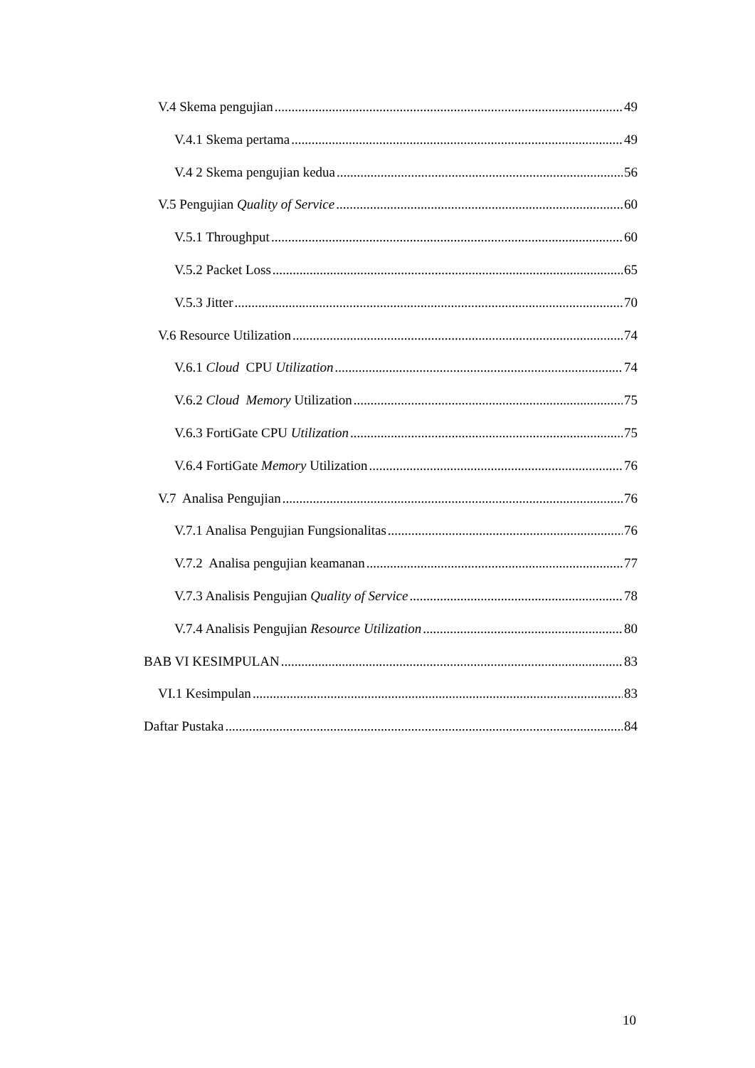V.4 Skema pengujian 49
V.4.1 Skema pertama 49
V.4 2 Skema pengujian kedua 56
V.5 Pengujian Quality of Service 60
V.5.1 Throughput 60
V.5.2 Packet Loss 65
V.5.3 Jitter 70
V.6 Resource Utilization 74
V.6.1 Cloud CPU Utilization 74
V.6.2 Cloud Memory Utilization 75
V.6.3 FortiGate CPU Utilization 75
V.6.4 FortiGate Memory Utilization 76
V.7 Analisa Pengujian 76
V.7.1 Analisa Pengujian Fungsionalitas 76
V.7.2 Analisa pengujian keamanan 77
V.7.3 Analisis Pengujian Quality of Service 78
V.7.4 Analisis Pengujian Resource Utilization 80
BAB VI KESIMPULAN 83
VI.1 Kesimpulan 83
Daftar Pustaka 84
10